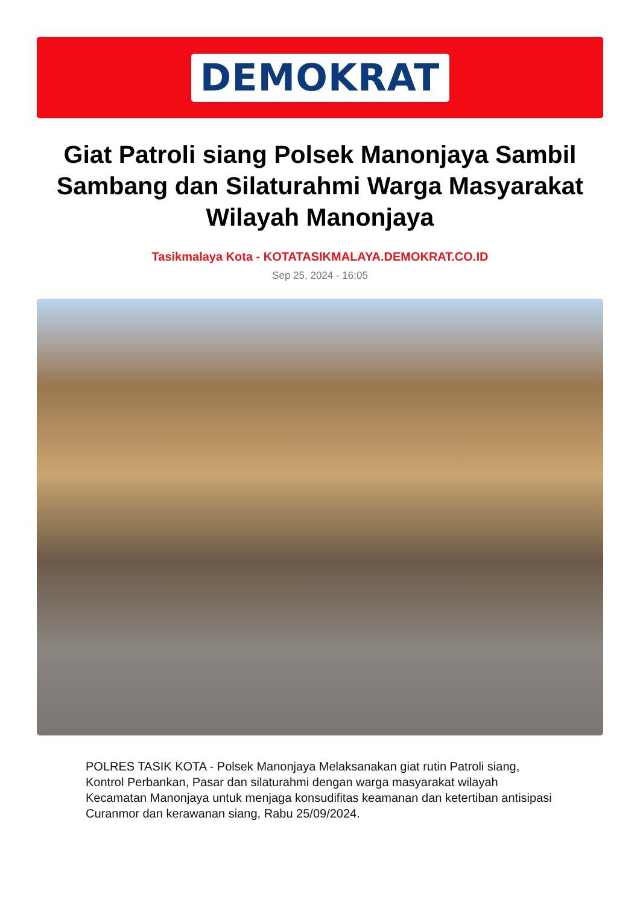DEMOKRAT
Giat Patroli siang Polsek Manonjaya Sambil Sambang dan Silaturahmi Warga Masyarakat Wilayah Manonjaya
Tasikmalaya Kota - KOTATASIKMALAYA.DEMOKRAT.CO.ID
Sep 25, 2024 - 16:05
POLRES TASIK KOTA - Polsek Manonjaya Melaksanakan giat rutin Patroli siang, Kontrol Perbankan, Pasar dan silaturahmi dengan warga masyarakat wilayah Kecamatan Manonjaya untuk menjaga konsudifitas keamanan dan ketertiban antisipasi Curanmor dan kerawanan siang, Rabu 25/09/2024.